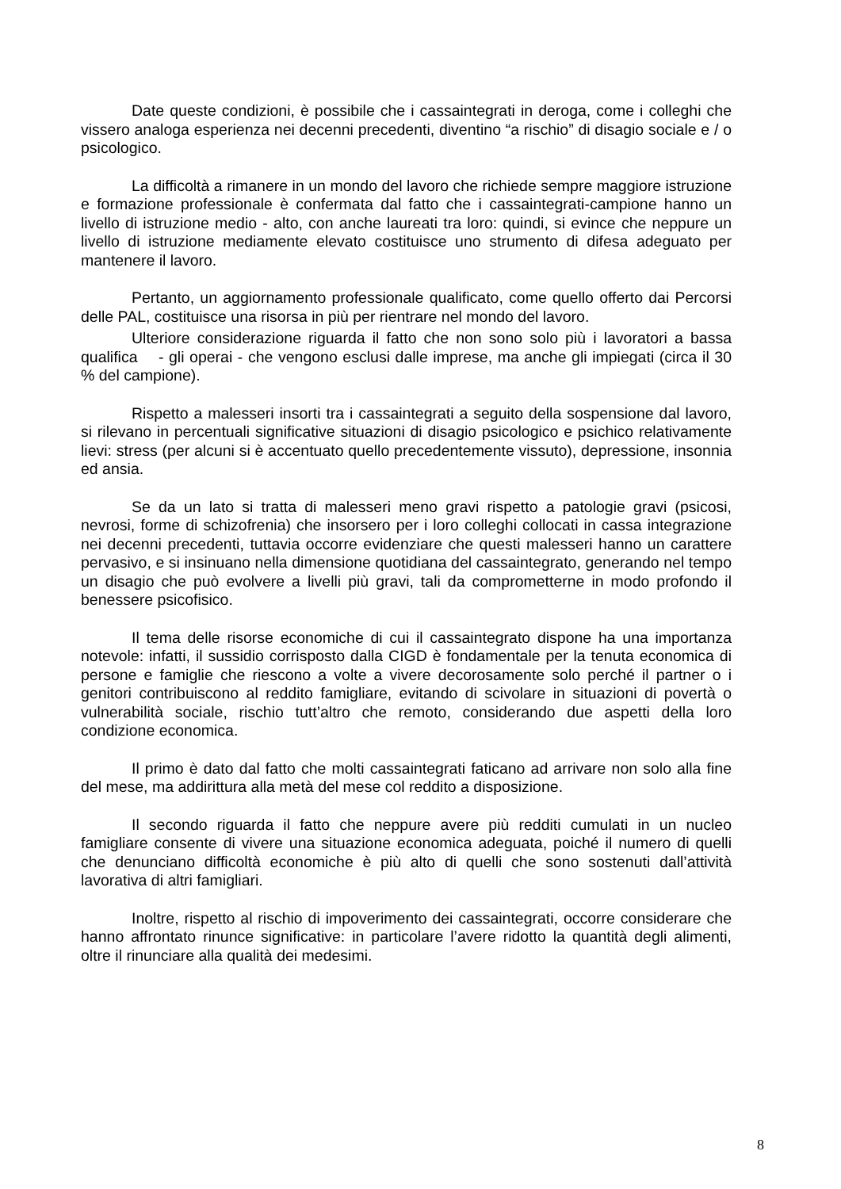Date queste condizioni, è possibile che i cassaintegrati in deroga, come i colleghi che vissero analoga esperienza nei decenni precedenti, diventino “a rischio” di disagio sociale e / o psicologico.
La difficoltà a rimanere in un mondo del lavoro che richiede sempre maggiore istruzione e formazione professionale è confermata dal fatto che i cassaintegrati-campione hanno un livello di istruzione medio - alto, con anche laureati tra loro: quindi, si evince che neppure un livello di istruzione mediamente elevato costituisce uno strumento di difesa adeguato per mantenere il lavoro.
Pertanto, un aggiornamento professionale qualificato, come quello offerto dai Percorsi delle PAL, costituisce una risorsa in più per rientrare nel mondo del lavoro.
Ulteriore considerazione riguarda il fatto che non sono solo più i lavoratori a bassa qualifica - gli operai - che vengono esclusi dalle imprese, ma anche gli impiegati (circa il 30 % del campione).
Rispetto a malesseri insorti tra i cassaintegrati a seguito della sospensione dal lavoro, si rilevano in percentuali significative situazioni di disagio psicologico e psichico relativamente lievi: stress (per alcuni si è accentuato quello precedentemente vissuto), depressione, insonnia ed ansia.
Se da un lato si tratta di malesseri meno gravi rispetto a patologie gravi (psicosi, nevrosi, forme di schizofrenia) che insorsero per i loro colleghi collocati in cassa integrazione nei decenni precedenti, tuttavia occorre evidenziare che questi malesseri hanno un carattere pervasivo, e si insinuano nella dimensione quotidiana del cassaintegrato, generando nel tempo un disagio che può evolvere a livelli più gravi, tali da comprometterne in modo profondo il benessere psicofisico.
Il tema delle risorse economiche di cui il cassaintegrato dispone ha una importanza notevole: infatti, il sussidio corrisposto dalla CIGD è fondamentale per la tenuta economica di persone e famiglie che riescono a volte a vivere decorosamente solo perché il partner o i genitori contribuiscono al reddito famigliare, evitando di scivolare in situazioni di povertà o vulnerabilità sociale, rischio tutt’altro che remoto, considerando due aspetti della loro condizione economica.
Il primo è dato dal fatto che molti cassaintegrati faticano ad arrivare non solo alla fine del mese, ma addirittura alla metà del mese col reddito a disposizione.
Il secondo riguarda il fatto che neppure avere più redditi cumulati in un nucleo famigliare consente di vivere una situazione economica adeguata, poiché il numero di quelli che denunciano difficoltà economiche è più alto di quelli che sono sostenuti dall’attività lavorativa di altri famigliari.
Inoltre, rispetto al rischio di impoverimento dei cassaintegrati, occorre considerare che hanno affrontato rinunce significative: in particolare l’avere ridotto la quantità degli alimenti, oltre il rinunciare alla qualità dei medesimi.
8